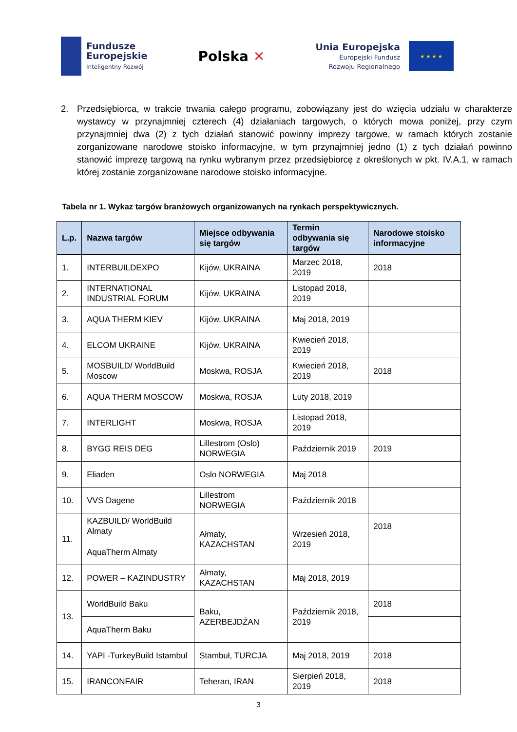Fundusze
Europejskie
Inteligentny Rozwój
Polska ✕
Unia Europejska
Europejski Fundusz
Rozwoju Regionalnego
★ ★ ★ ★
2. Przedsiębiorca, w trakcie trwania całego programu, zobowiązany jest do wzięcia udziału w charakterze wystawcy w przynajmniej czterech (4) działaniach targowych, o których mowa poniżej, przy czym przynajmniej dwa (2) z tych działań stanowić powinny imprezy targowe, w ramach których zostanie zorganizowane narodowe stoisko informacyjne, w tym przynajmniej jedno (1) z tych działań powinno stanowić imprezę targową na rynku wybranym przez przedsiębiorcę z określonych w pkt. IV.A.1, w ramach której zostanie zorganizowane narodowe stoisko informacyjne.
Tabela nr 1. Wykaz targów branżowych organizowanych na rynkach perspektywicznych.
| L.p. | Nazwa targów | Miejsce odbywania się targów | Termin odbywania się targów | Narodowe stoisko informacyjne |
| --- | --- | --- | --- | --- |
| 1. | INTERBUILDEXPO | Kijów, UKRAINA | Marzec 2018, 2019 | 2018 |
| 2. | INTERNATIONAL INDUSTRIAL FORUM | Kijów, UKRAINA | Listopad 2018, 2019 | |
| 3. | AQUA THERM KIEV | Kijów, UKRAINA | Maj 2018, 2019 | |
| 4. | ELCOM UKRAINE | Kijów, UKRAINA | Kwiecień 2018, 2019 | |
| 5. | MOSBUILD/ WorldBuild Moscow | Moskwa, ROSJA | Kwiecień 2018, 2019 | 2018 |
| 6. | AQUA THERM MOSCOW | Moskwa, ROSJA | Luty 2018, 2019 | |
| 7. | INTERLIGHT | Moskwa, ROSJA | Listopad 2018, 2019 | |
| 8. | BYGG REIS DEG | Lillestrom (Oslo) NORWEGIA | Październik 2019 | 2019 |
| 9. | Eliaden | Oslo NORWEGIA | Maj 2018 | |
| 10. | VVS Dagene | Lillestrom NORWEGIA | Październik 2018 | |
| 11. | KAZBUILD/ WorldBuild Almaty | Ałmaty, KAZACHSTAN | Wrzesień 2018, 2019 | 2018 |
| | AquaTherm Almaty | | | |
| 12. | POWER – KAZINDUSTRY | Ałmaty, KAZACHSTAN | Maj 2018, 2019 | |
| 13. | WorldBuild Baku | Baku, AZERBEJDŻAN | Październik 2018, 2019 | 2018 |
| | AquaTherm Baku | | | |
| 14. | YAPI -TurkeyBuild Istambul | Stambuł, TURCJA | Maj 2018, 2019 | 2018 |
| 15. | IRANCONFAIR | Teheran, IRAN | Sierpień 2018, 2019 | 2018 |
3